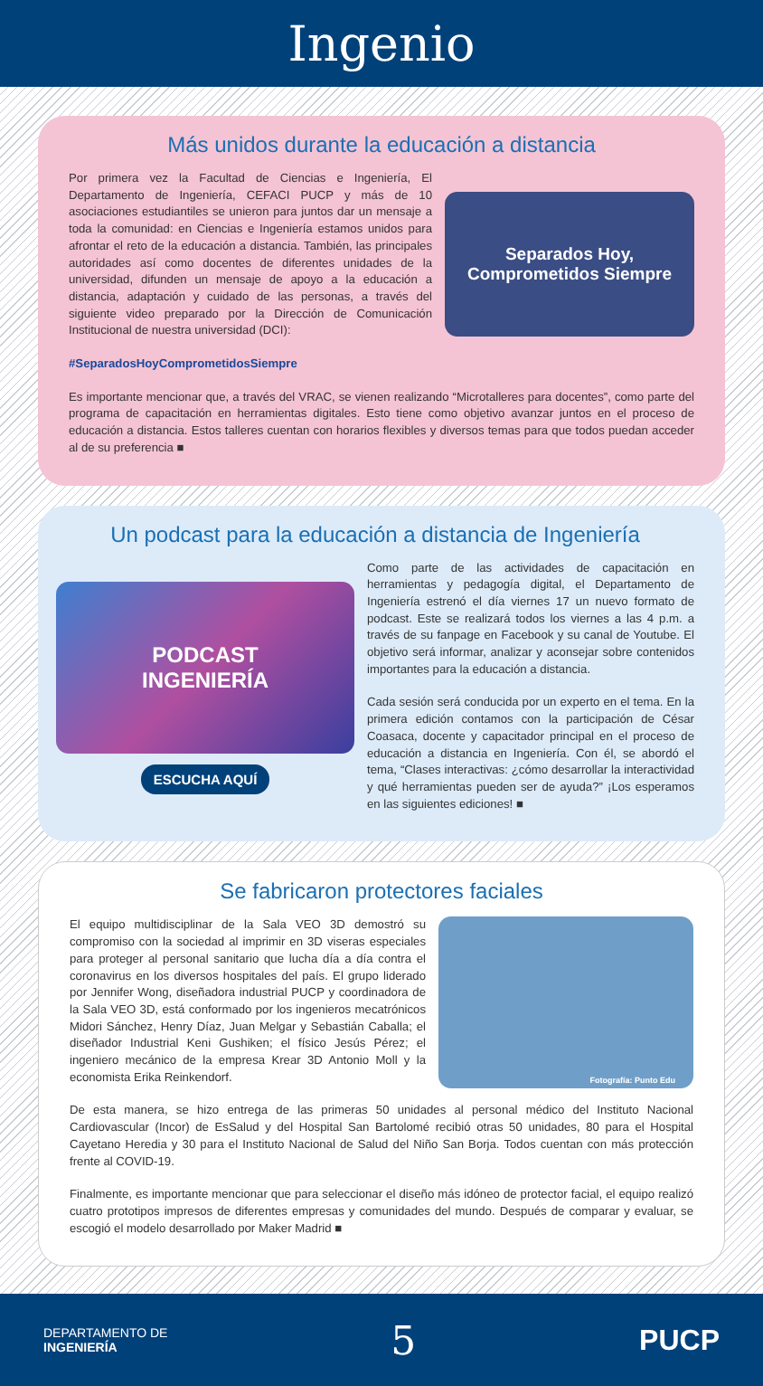Ingenio
Más unidos durante la educación a distancia
Por primera vez la Facultad de Ciencias e Ingeniería, El Departamento de Ingeniería, CEFACI PUCP y más de 10 asociaciones estudiantiles se unieron para juntos dar un mensaje a toda la comunidad: en Ciencias e Ingeniería estamos unidos para afrontar el reto de la educación a distancia. También, las principales autoridades así como docentes de diferentes unidades de la universidad, difunden un mensaje de apoyo a la educación a distancia, adaptación y cuidado de las personas, a través del siguiente video preparado por la Dirección de Comunicación Institucional de nuestra universidad (DCI):
#SeparadosHoyComprometidosSiempre
Separados Hoy,
Comprometidos Siempre
Es importante mencionar que, a través del VRAC, se vienen realizando “Microtalleres para docentes”, como parte del programa de capacitación en herramientas digitales. Esto tiene como objetivo avanzar juntos en el proceso de educación a distancia. Estos talleres cuentan con horarios flexibles y diversos temas para que todos puedan acceder al de su preferencia ■
Un podcast para la educación a distancia de Ingeniería
PODCAST
INGENIERÍA
ESCUCHA AQUÍ
Como parte de las actividades de capacitación en herramientas y pedagogía digital, el Departamento de Ingeniería estrenó el día viernes 17 un nuevo formato de podcast. Este se realizará todos los viernes a las 4 p.m. a través de su fanpage en Facebook y su canal de Youtube. El objetivo será informar, analizar y aconsejar sobre contenidos importantes para la educación a distancia.
Cada sesión será conducida por un experto en el tema. En la primera edición contamos con la participación de César Coasaca, docente y capacitador principal en el proceso de educación a distancia en Ingeniería. Con él, se abordó el tema, “Clases interactivas: ¿cómo desarrollar la interactividad y qué herramientas pueden ser de ayuda?” ¡Los esperamos en las siguientes ediciones! ■
Se fabricaron protectores faciales
El equipo multidisciplinar de la Sala VEO 3D demostró su compromiso con la sociedad al imprimir en 3D viseras especiales para proteger al personal sanitario que lucha día a día contra el coronavirus en los diversos hospitales del país. El grupo liderado por Jennifer Wong, diseñadora industrial PUCP y coordinadora de la Sala VEO 3D, está conformado por los ingenieros mecatrónicos Midori Sánchez, Henry Díaz, Juan Melgar y Sebastián Caballa; el diseñador Industrial Keni Gushiken; el físico Jesús Pérez; el ingeniero mecánico de la empresa Krear 3D Antonio Moll y la economista Erika Reinkendorf.
Fotografía: Punto Edu
De esta manera, se hizo entrega de las primeras 50 unidades al personal médico del Instituto Nacional Cardiovascular (Incor) de EsSalud y del Hospital San Bartolomé recibió otras 50 unidades, 80 para el Hospital Cayetano Heredia y 30 para el Instituto Nacional de Salud del Niño San Borja. Todos cuentan con más protección frente al COVID-19.
Finalmente, es importante mencionar que para seleccionar el diseño más idóneo de protector facial, el equipo realizó cuatro prototipos impresos de diferentes empresas y comunidades del mundo. Después de comparar y evaluar, se escogió el modelo desarrollado por Maker Madrid ■
DEPARTAMENTO DE
INGENIERÍA
5
PUCP